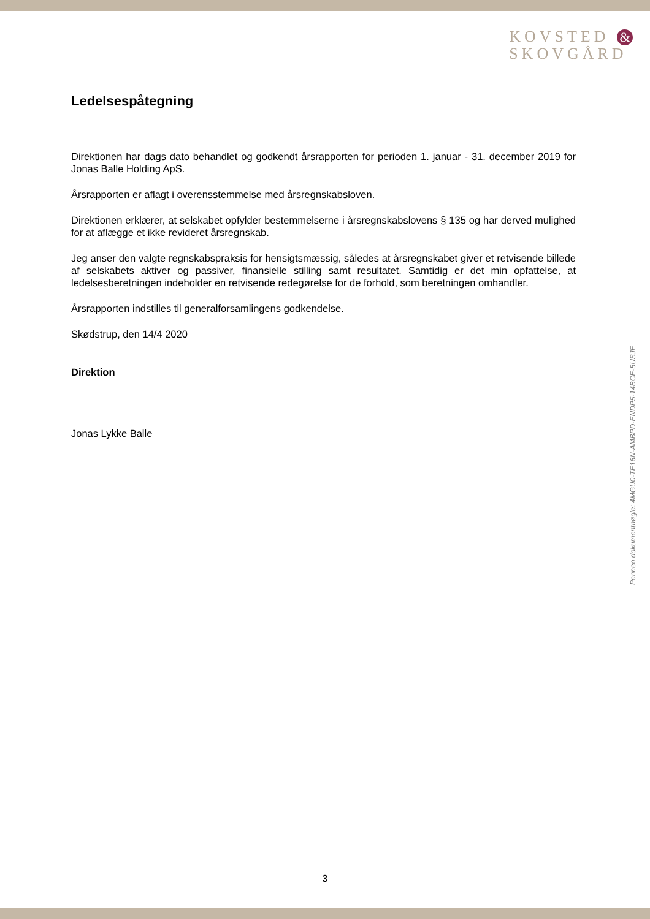KOVSTED &
SKOVGÅRD
Ledelsespåtegning
Direktionen har dags dato behandlet og godkendt årsrapporten for perioden 1. januar - 31. december 2019 for Jonas Balle Holding ApS.
Årsrapporten er aflagt i overensstemmelse med årsregnskabsloven.
Direktionen erklærer, at selskabet opfylder bestemmelserne i årsregnskabslovens § 135 og har derved mulighed for at aflægge et ikke revideret årsregnskab.
Jeg anser den valgte regnskabspraksis for hensigtsmæssig, således at årsregnskabet giver et retvisende billede af selskabets aktiver og passiver, finansielle stilling samt resultatet. Samtidig er det min opfattelse, at ledelsesberetningen indeholder en retvisende redegørelse for de forhold, som beretningen omhandler.
Årsrapporten indstilles til generalforsamlingens godkendelse.
Skødstrup, den 14/4 2020
Direktion
Jonas Lykke Balle
Penneo dokumentnøgle: 4MGU0-TE16N-AMBPD-ENDP5-14BCE-5USJE
3